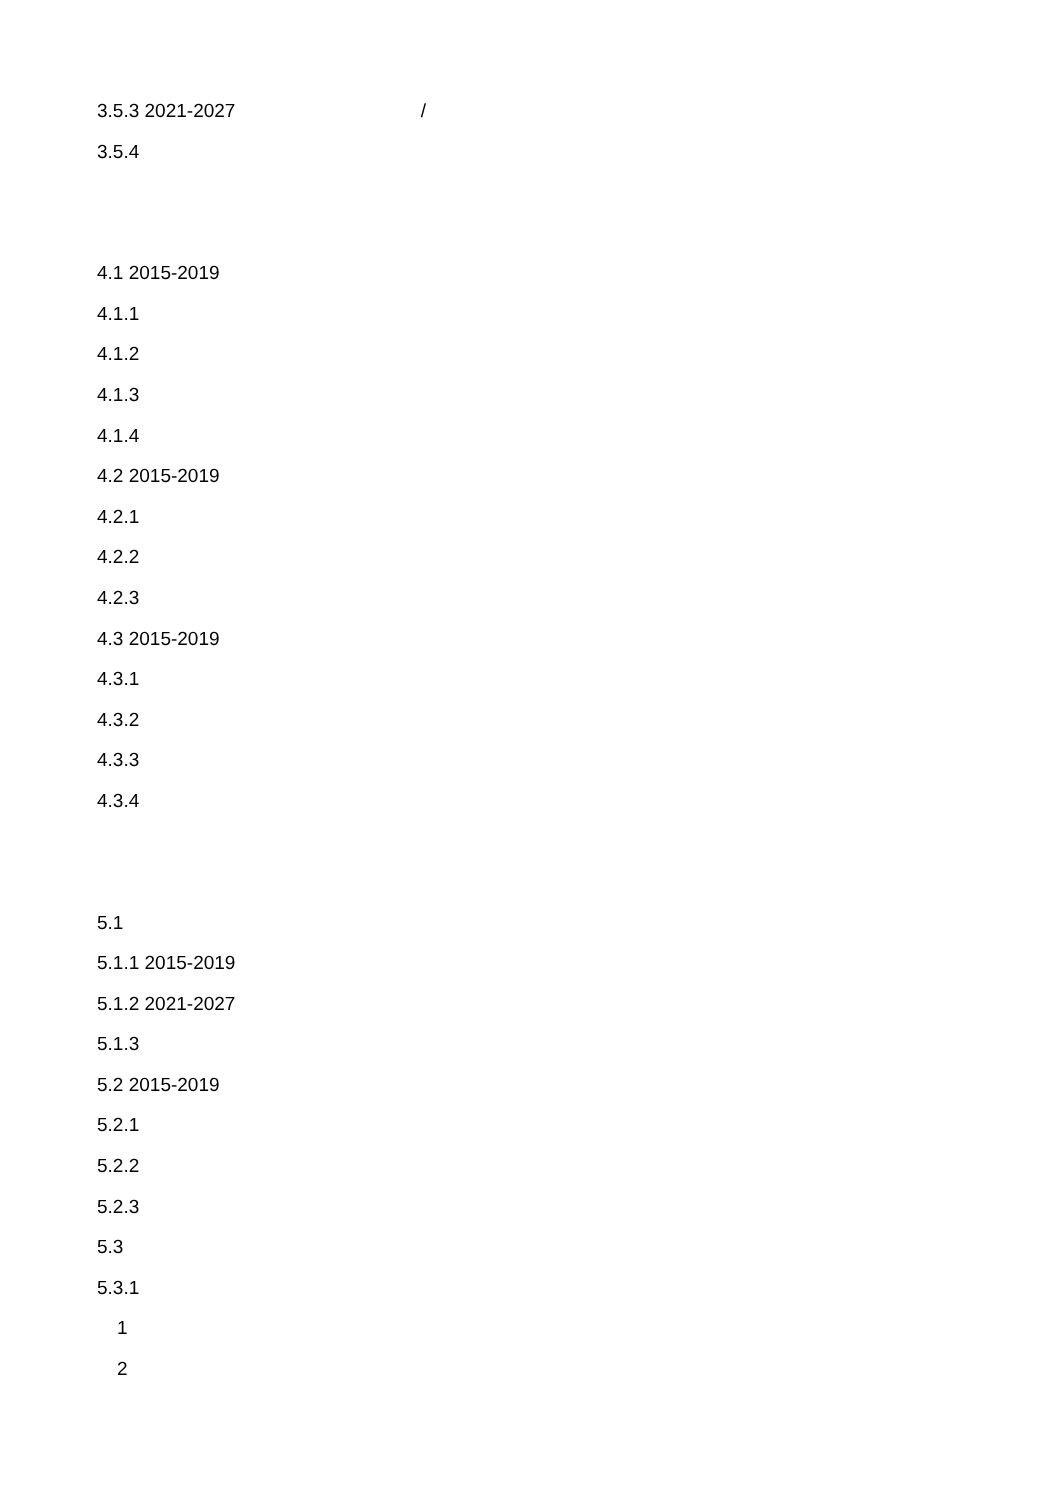3.5.3 2021-2027 /
3.5.4
4.1 2015-2019
4.1.1
4.1.2
4.1.3
4.1.4
4.2 2015-2019
4.2.1
4.2.2
4.2.3
4.3 2015-2019
4.3.1
4.3.2
4.3.3
4.3.4
5.1
5.1.1 2015-2019
5.1.2 2021-2027
5.1.3
5.2 2015-2019
5.2.1
5.2.2
5.2.3
5.3
5.3.1
1
2